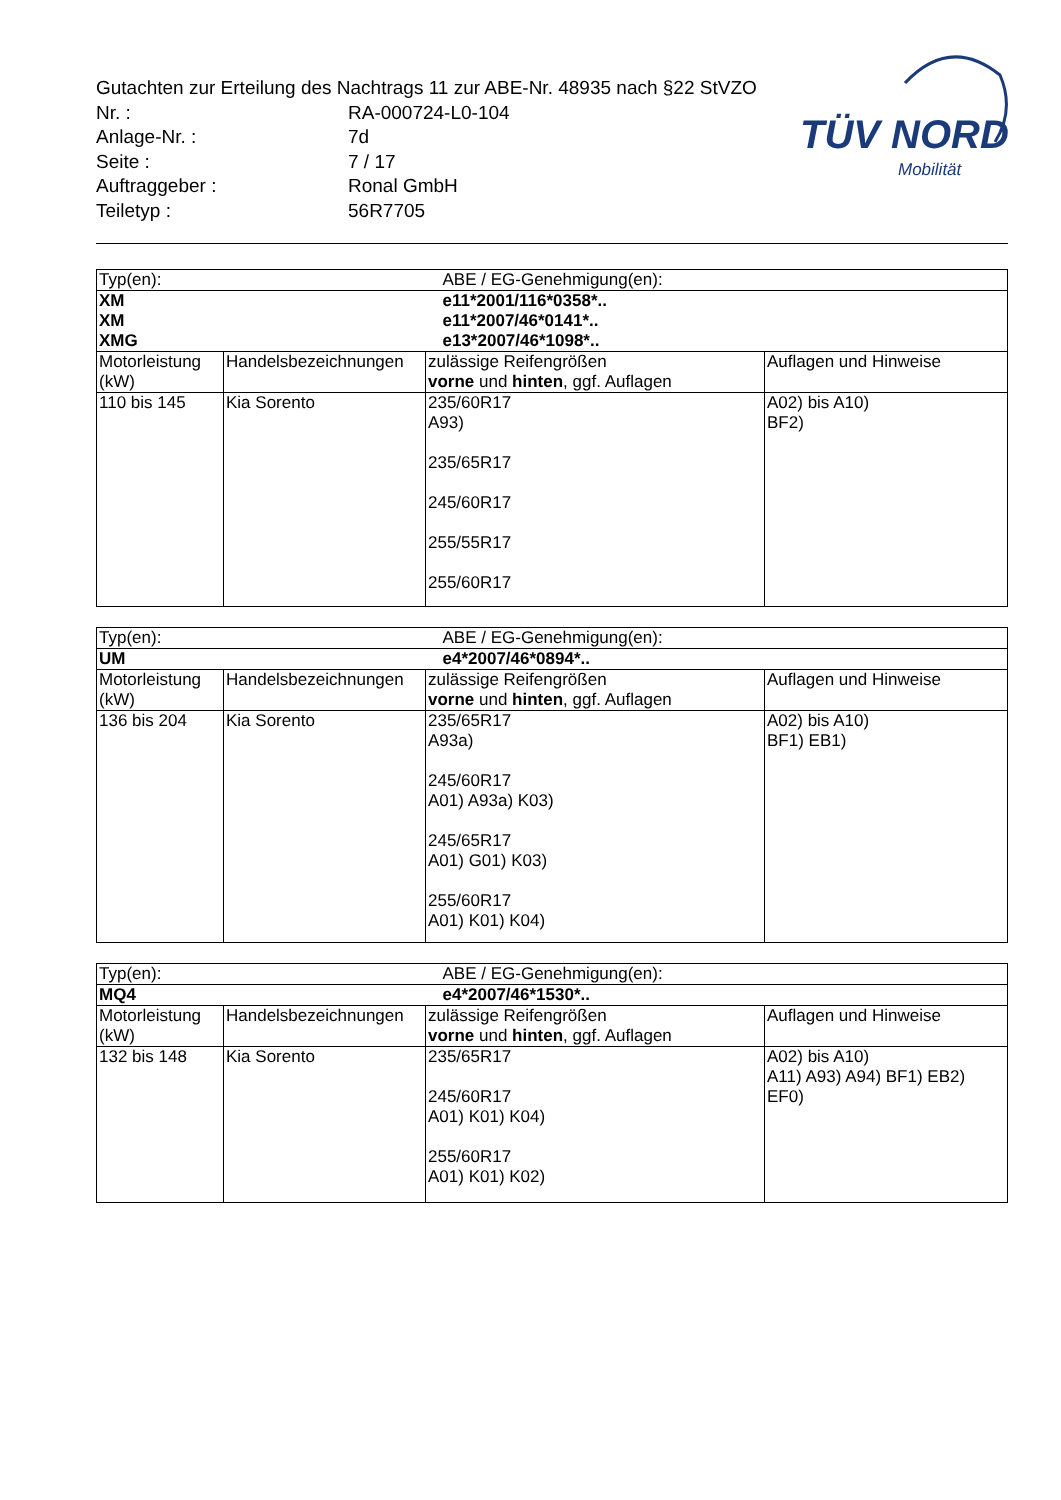Gutachten zur Erteilung des Nachtrags 11 zur ABE-Nr. 48935 nach §22 StVZO
| Nr. : | RA-000724-L0-104 |
| Anlage-Nr. : | 7d |
| Seite : | 7 / 17 |
| Auftraggeber : | Ronal GmbH |
| Teiletyp : | 56R7705 |
TÜV NORD
Mobilität
| Typ(en): | | ABE / EG-Genehmigung(en): | |
| XM XM XMG | | e11*2001/116*0358*.. e11*2007/46*0141*.. e13*2007/46*1098*.. | |
| Motorleistung (kW) | Handelsbezeichnungen | zulässige Reifengrößen vorne und hinten , ggf. Auflagen | Auflagen und Hinweise |
| 110 bis 145 | Kia Sorento | 235/60R17 A93) 235/65R17 245/60R17 255/55R17 255/60R17 | A02) bis A10) BF2) |
| Typ(en): | | ABE / EG-Genehmigung(en): | |
| UM | | e4*2007/46*0894*.. | |
| Motorleistung (kW) | Handelsbezeichnungen | zulässige Reifengrößen vorne und hinten , ggf. Auflagen | Auflagen und Hinweise |
| 136 bis 204 | Kia Sorento | 235/65R17 A93a) 245/60R17 A01) A93a) K03) 245/65R17 A01) G01) K03) 255/60R17 A01) K01) K04) | A02) bis A10) BF1) EB1) |
| Typ(en): | | ABE / EG-Genehmigung(en): | |
| MQ4 | | e4*2007/46*1530*.. | |
| Motorleistung (kW) | Handelsbezeichnungen | zulässige Reifengrößen vorne und hinten , ggf. Auflagen | Auflagen und Hinweise |
| 132 bis 148 | Kia Sorento | 235/65R17 245/60R17 A01) K01) K04) 255/60R17 A01) K01) K02) | A02) bis A10) A11) A93) A94) BF1) EB2) EF0) |